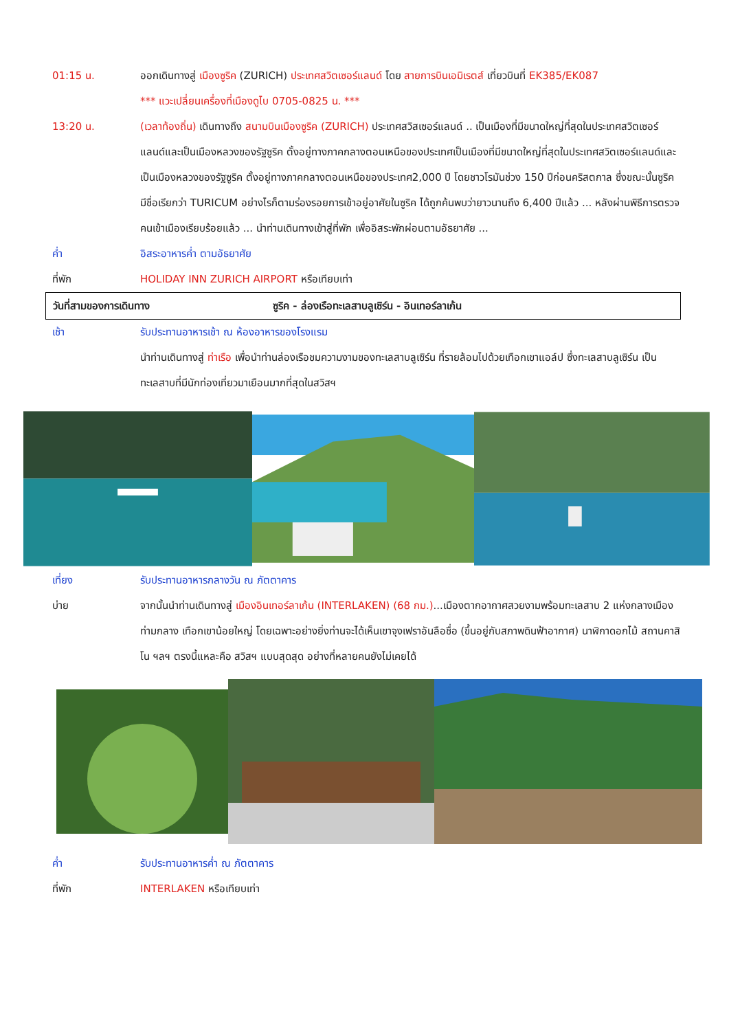01:15 น. ออกเดินทางสู่ เมืองซูริค (ZURICH) ประเทศสวิตเซอร์แลนด์ โดย สายการบินเอมิเรตส์ เที่ยวบินที่ EK385/EK087
*** แวะเปลี่ยนเครื่องที่เมืองดูไบ 0705-0825 น. ***
13:20 น. (เวลาท้องถิ่น) เดินทางถึง สนามบินเมืองซูริค (ZURICH) ประเทศสวิสเซอร์แลนด์ .. เป็นเมืองที่มีขนาดใหญ่ที่สุดในประเทศสวิตเซอร์แลนด์และเป็นเมืองหลวงของรัฐซูริค ตั้งอยู่ทางภาคกลางตอนเหนือของประเทศเป็นเมืองที่มีขนาดใหญ่ที่สุดในประเทศสวิตเซอร์แลนด์และเป็นเมืองหลวงของรัฐซูริค ตั้งอยู่ทางภาคกลางตอนเหนือของประเทศ2,000 ปี โดยชาวโรมันช่วง 150 ปีก่อนคริสตกาล ซึ่งขณะนั้นซูริค มีชื่อเรียกว่า TURICUM อย่างไรก็ตามร่องรอยการเข้าอยู่อาศัยในซูริค ได้ถูกค้นพบว่ายาวนานถึง 6,400 ปีแล้ว ... หลังผ่านพิธีการตรวจคนเข้าเมืองเรียบร้อยแล้ว ... นำท่านเดินทางเข้าสู่ที่พัก เพื่ออิสระพักผ่อนตามอัธยาศัย ...
ค่ำ อิสระอาหารค่ำ ตามอัธยาศัย
ที่พัก HOLIDAY INN ZURICH AIRPORT หรือเทียบเท่า
วันที่สามของการเดินทาง ซูริค - ล่องเรือทะเลสาบลูเซิร์น - อินเทอร์ลาเก้น
เช้า รับประทานอาหารเช้า ณ ห้องอาหารของโรงแรม
นำท่านเดินทางสู่ ท่าเรือ เพื่อนำท่านล่องเรือชมความงามของทะเลสาบลูเซิร์น ที่รายล้อมไปด้วยเทือกเขาแอล์ป ซึ่งทะเลสาบลูเซิร์น เป็นทะเลสาบที่มีนักท่องเที่ยวมาเยือนมากที่สุดในสวิสฯ
เที่ยง รับประทานอาหารกลางวัน ณ ภัตตาคาร
บ่าย จากนั้นนำท่านเดินทางสู่ เมืองอินเทอร์ลาเก้น (INTERLAKEN) (68 กม.)...เมืองตากอากาศสวยงามพร้อมทะเลสาบ 2 แห่งกลางเมืองท่ามกลาง เทือกเขาน้อยใหญ่ โดยเฉพาะอย่างยิ่งท่านจะได้เห็นเขาจุงเฟราอันลือชื่อ (ขึ้นอยู่กับสภาพดินฟ้าอากาศ) นาฬิกาดอกไม้ สถานคาสิโน ฯลฯ ตรงนี้แหละคือ สวิสฯ แบบสุดสุด อย่างที่หลายคนยังไม่เคยได้
ค่ำ รับประทานอาหารค่ำ ณ ภัตตาคาร
ที่พัก INTERLAKEN หรือเทียบเท่า